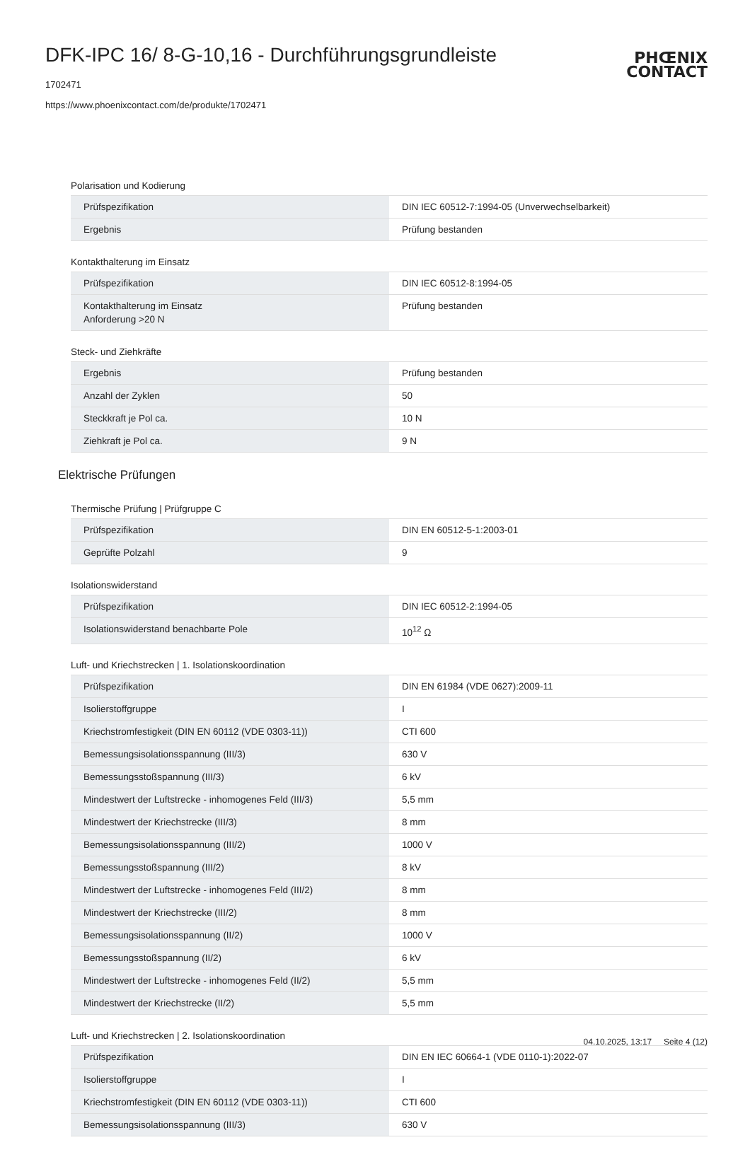DFK-IPC 16/ 8-G-10,16 - Durchführungsgrundleiste
1702471
https://www.phoenixcontact.com/de/produkte/1702471
PHŒNIX
CONTACT
Polarisation und Kodierung
| Prüfspezifikation | DIN IEC 60512-7:1994-05 (Unverwechselbarkeit) |
| Ergebnis | Prüfung bestanden |
Kontakthalterung im Einsatz
| Prüfspezifikation | DIN IEC 60512-8:1994-05 |
| Kontakthalterung im Einsatz Anforderung >20 N | Prüfung bestanden |
Steck- und Ziehkräfte
| Ergebnis | Prüfung bestanden |
| Anzahl der Zyklen | 50 |
| Steckkraft je Pol ca. | 10 N |
| Ziehkraft je Pol ca. | 9 N |
Elektrische Prüfungen
Thermische Prüfung | Prüfgruppe C
| Prüfspezifikation | DIN EN 60512-5-1:2003-01 |
| Geprüfte Polzahl | 9 |
Isolationswiderstand
| Prüfspezifikation | DIN IEC 60512-2:1994-05 |
| Isolationswiderstand benachbarte Pole | 10<sup>12</sup> Ω |
Luft- und Kriechstrecken | 1. Isolationskoordination
| Prüfspezifikation | DIN EN 61984 (VDE 0627):2009-11 |
| Isolierstoffgruppe | I |
| Kriechstromfestigkeit (DIN EN 60112 (VDE 0303-11)) | CTI 600 |
| Bemessungsisolationsspannung (III/3) | 630 V |
| Bemessungsstoßspannung (III/3) | 6 kV |
| Mindestwert der Luftstrecke - inhomogenes Feld (III/3) | 5,5 mm |
| Mindestwert der Kriechstrecke (III/3) | 8 mm |
| Bemessungsisolationsspannung (III/2) | 1000 V |
| Bemessungsstoßspannung (III/2) | 8 kV |
| Mindestwert der Luftstrecke - inhomogenes Feld (III/2) | 8 mm |
| Mindestwert der Kriechstrecke (III/2) | 8 mm |
| Bemessungsisolationsspannung (II/2) | 1000 V |
| Bemessungsstoßspannung (II/2) | 6 kV |
| Mindestwert der Luftstrecke - inhomogenes Feld (II/2) | 5,5 mm |
| Mindestwert der Kriechstrecke (II/2) | 5,5 mm |
Luft- und Kriechstrecken | 2. Isolationskoordination
| Prüfspezifikation | DIN EN IEC 60664-1 (VDE 0110-1):2022-07 |
| Isolierstoffgruppe | I |
| Kriechstromfestigkeit (DIN EN 60112 (VDE 0303-11)) | CTI 600 |
| Bemessungsisolationsspannung (III/3) | 630 V |
04.10.2025, 13:17 Seite 4 (12)